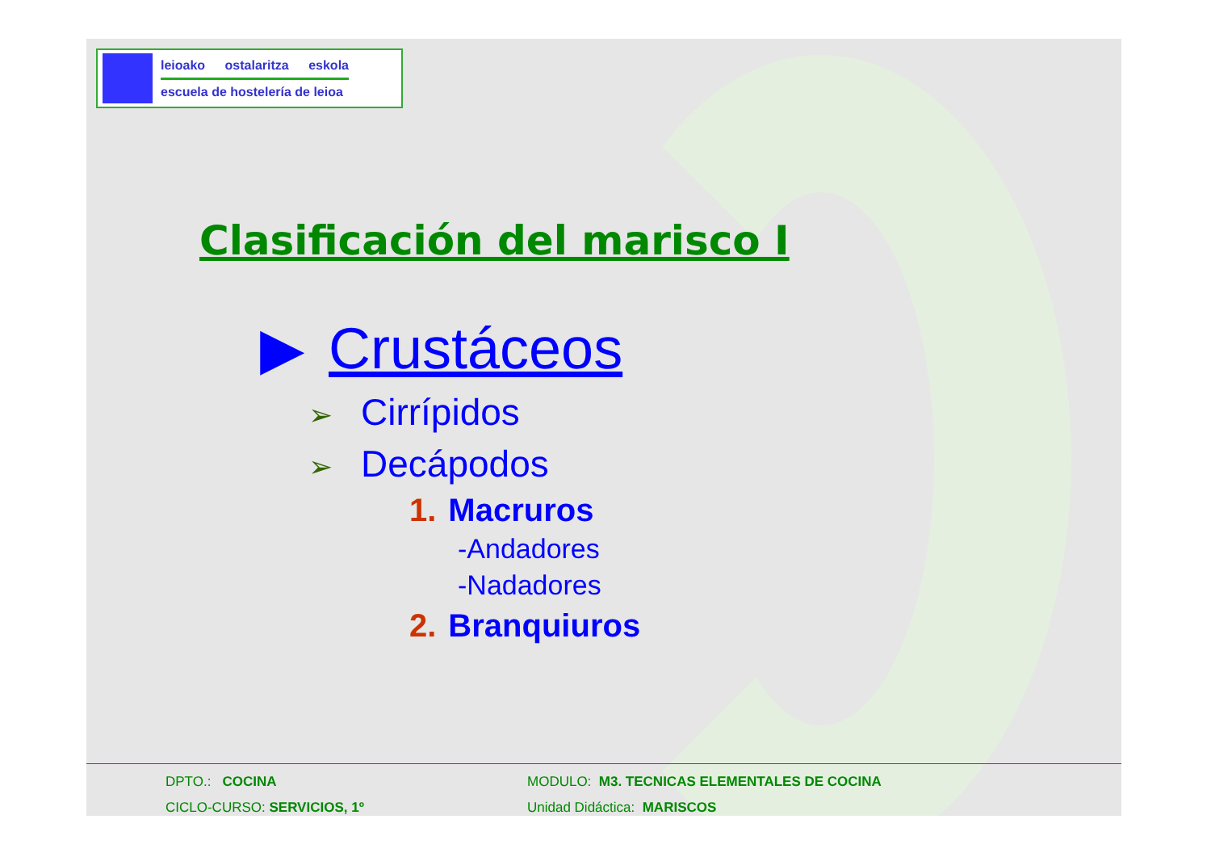leioako ostalaritza eskola
escuela de hostelería de leioa
Clasificación del marisco I
▶ Crustáceos
➢ Cirrípidos
➢ Decápodos
1. Macruros
-Andadores
-Nadadores
2. Branquiuros
DPTO.: COCINA
CICLO-CURSO: SERVICIOS, 1º
MODULO: M3. TECNICAS ELEMENTALES DE COCINA
Unidad Didáctica: MARISCOS